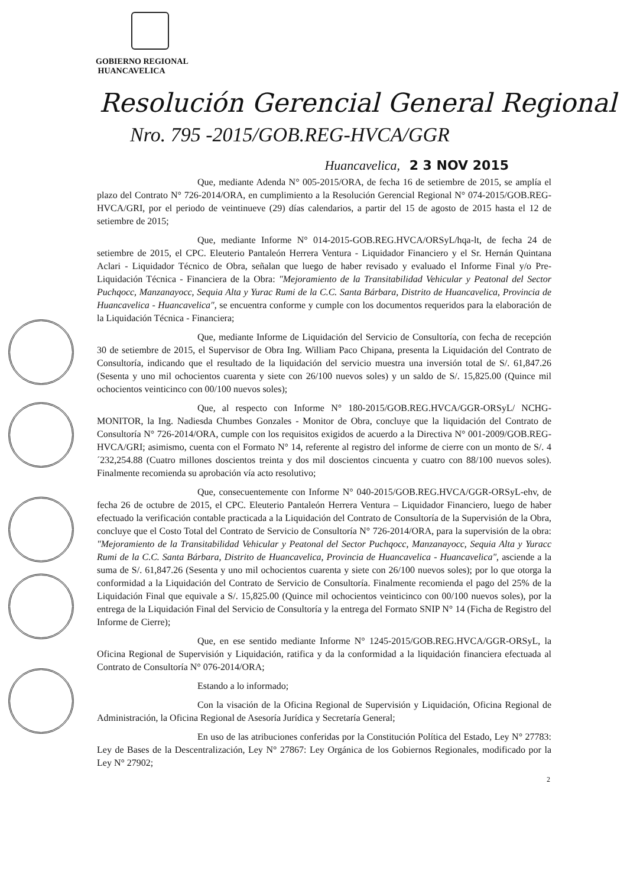GOBIERNO REGIONAL
HUANCAVELICA
Resolución Gerencial General Regional
Nro. 795 -2015/GOB.REG-HVCA/GGR
Huancavelica, 2 3 NOV 2015
Que, mediante Adenda N° 005-2015/ORA, de fecha 16 de setiembre de 2015, se amplía el plazo del Contrato N° 726-2014/ORA, en cumplimiento a la Resolución Gerencial Regional N° 074-2015/GOB.REG-HVCA/GRI, por el periodo de veintinueve (29) días calendarios, a partir del 15 de agosto de 2015 hasta el 12 de setiembre de 2015;
Que, mediante Informe N° 014-2015-GOB.REG.HVCA/ORSyL/hqa-lt, de fecha 24 de setiembre de 2015, el CPC. Eleuterio Pantaleón Herrera Ventura - Liquidador Financiero y el Sr. Hernán Quintana Aclari - Liquidador Técnico de Obra, señalan que luego de haber revisado y evaluado el Informe Final y/o Pre-Liquidación Técnica - Financiera de la Obra: "Mejoramiento de la Transitabilidad Vehicular y Peatonal del Sector Puchqocc, Manzanayocc, Sequia Alta y Yurac Rumi de la C.C. Santa Bárbara, Distrito de Huancavelica, Provincia de Huancavelica - Huancavelica", se encuentra conforme y cumple con los documentos requeridos para la elaboración de la Liquidación Técnica - Financiera;
Que, mediante Informe de Liquidación del Servicio de Consultoría, con fecha de recepción 30 de setiembre de 2015, el Supervisor de Obra Ing. William Paco Chipana, presenta la Liquidación del Contrato de Consultoría, indicando que el resultado de la liquidación del servicio muestra una inversión total de S/. 61,847.26 (Sesenta y uno mil ochocientos cuarenta y siete con 26/100 nuevos soles) y un saldo de S/. 15,825.00 (Quince mil ochocientos veinticinco con 00/100 nuevos soles);
Que, al respecto con Informe N° 180-2015/GOB.REG.HVCA/GGR-ORSyL/ NCHG-MONITOR, la Ing. Nadiesda Chumbes Gonzales - Monitor de Obra, concluye que la liquidación del Contrato de Consultoría N° 726-2014/ORA, cumple con los requisitos exigidos de acuerdo a la Directiva N° 001-2009/GOB.REG-HVCA/GRI; asimismo, cuenta con el Formato N° 14, referente al registro del informe de cierre con un monto de S/. 4´232,254.88 (Cuatro millones doscientos treinta y dos mil doscientos cincuenta y cuatro con 88/100 nuevos soles). Finalmente recomienda su aprobación vía acto resolutivo;
Que, consecuentemente con Informe N° 040-2015/GOB.REG.HVCA/GGR-ORSyL-ehv, de fecha 26 de octubre de 2015, el CPC. Eleuterio Pantaleón Herrera Ventura – Liquidador Financiero, luego de haber efectuado la verificación contable practicada a la Liquidación del Contrato de Consultoría de la Supervisión de la Obra, concluye que el Costo Total del Contrato de Servicio de Consultoría N° 726-2014/ORA, para la supervisión de la obra: "Mejoramiento de la Transitabilidad Vehicular y Peatonal del Sector Puchqocc, Manzanayocc, Sequia Alta y Yuracc Rumi de la C.C. Santa Bárbara, Distrito de Huancavelica, Provincia de Huancavelica - Huancavelica", asciende a la suma de S/. 61,847.26 (Sesenta y uno mil ochocientos cuarenta y siete con 26/100 nuevos soles); por lo que otorga la conformidad a la Liquidación del Contrato de Servicio de Consultoría. Finalmente recomienda el pago del 25% de la Liquidación Final que equivale a S/. 15,825.00 (Quince mil ochocientos veinticinco con 00/100 nuevos soles), por la entrega de la Liquidación Final del Servicio de Consultoría y la entrega del Formato SNIP N° 14 (Ficha de Registro del Informe de Cierre);
Que, en ese sentido mediante Informe N° 1245-2015/GOB.REG.HVCA/GGR-ORSyL, la Oficina Regional de Supervisión y Liquidación, ratifica y da la conformidad a la liquidación financiera efectuada al Contrato de Consultoría N° 076-2014/ORA;
Estando a lo informado;
Con la visación de la Oficina Regional de Supervisión y Liquidación, Oficina Regional de Administración, la Oficina Regional de Asesoría Jurídica y Secretaría General;
En uso de las atribuciones conferidas por la Constitución Política del Estado, Ley N° 27783: Ley de Bases de la Descentralización, Ley N° 27867: Ley Orgánica de los Gobiernos Regionales, modificado por la Ley N° 27902;
2